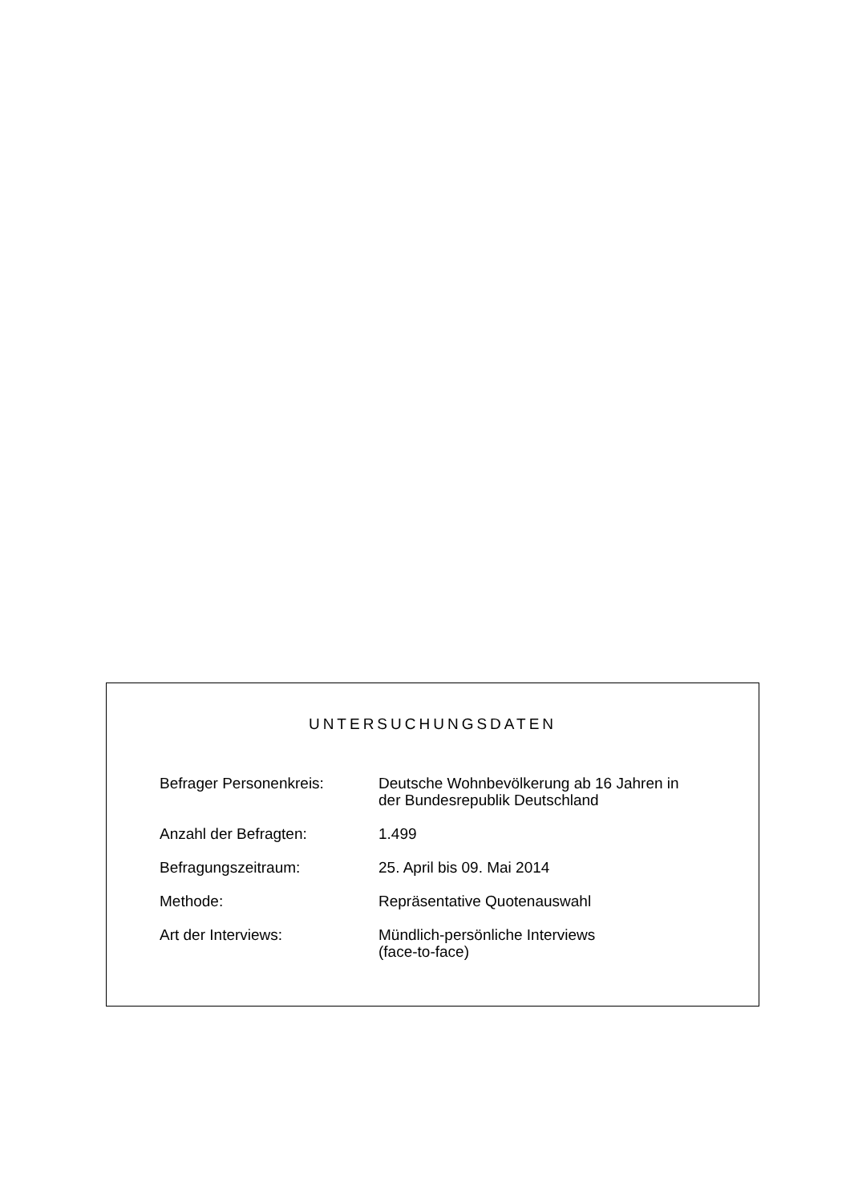UNTERSUCHUNGSDATEN
| Befrager Personenkreis: | Deutsche Wohnbevölkerung ab 16 Jahren in der Bundesrepublik Deutschland |
| Anzahl der Befragten: | 1.499 |
| Befragungszeitraum: | 25. April bis 09. Mai 2014 |
| Methode: | Repräsentative Quotenauswahl |
| Art der Interviews: | Mündlich-persönliche Interviews (face-to-face) |